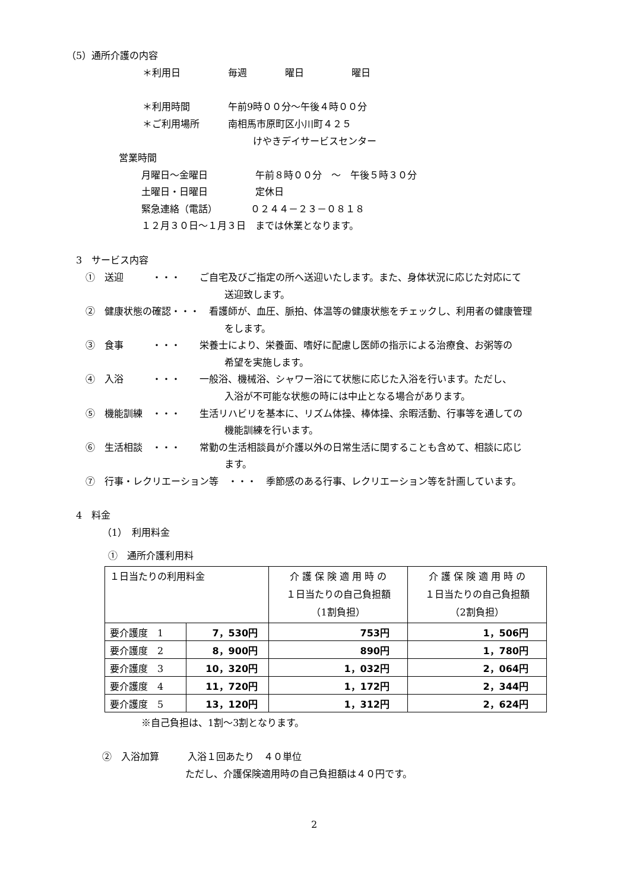（5）通所介護の内容
＊利用日　　　　　毎週　　　　曜日　　　　　曜日
＊利用時間　　　　午前9時００分～午後４時００分
＊ご利用場所　　　南相馬市原町区小川町４２５
けやきデイサービスセンター
営業時間
月曜日～金曜日　　　　　午前８時００分　～　午後５時３０分
土曜日・日曜日　　　　　定休日
緊急連絡（電話）　　　　０２４４－２３－０８１８
１２月３０日～１月３日　までは休業となります。
3　サービス内容
①　送迎　　　・・・　　ご自宅及びご指定の所へ送迎いたします。また、身体状況に応じた対応にて
送迎致します。
②　健康状態の確認・・・　看護師が、血圧、脈拍、体温等の健康状態をチェックし、利用者の健康管理
をします。
③　食事　　　・・・　　栄養士により、栄養面、嗜好に配慮し医師の指示による治療食、お粥等の
希望を実施します。
④　入浴　　　・・・　　一般浴、機械浴、シャワー浴にて状態に応じた入浴を行います。ただし、
入浴が不可能な状態の時には中止となる場合があります。
⑤　機能訓練　・・・　　生活リハビリを基本に、リズム体操、棒体操、余暇活動、行事等を通しての
機能訓練を行います。
⑥　生活相談　・・・　　常勤の生活相談員が介護以外の日常生活に関することも含めて、相談に応じ
ます。
⑦　行事・レクリエーション等　・・・　季節感のある行事、レクリエーション等を計画しています。
4　料金
（1）　利用料金
①　通所介護利用料
| １日当たりの利用料金 | | 介 護 保 険 適 用 時 の １日当たりの自己負担額 （1割負担） | 介 護 保 険 適 用 時 の １日当たりの自己負担額 （2割負担） |
| 要介護度 1 | 7，530円 | 753円 | 1，506円 |
| 要介護度 2 | 8，900円 | 890円 | 1，780円 |
| 要介護度 3 | 10，320円 | 1，032円 | 2，064円 |
| 要介護度 4 | 11，720円 | 1，172円 | 2，344円 |
| 要介護度 5 | 13，120円 | 1，312円 | 2，624円 |
※自己負担は、1割～3割となります。
②　入浴加算　　　入浴１回あたり　４０単位
ただし、介護保険適用時の自己負担額は４０円です。
2